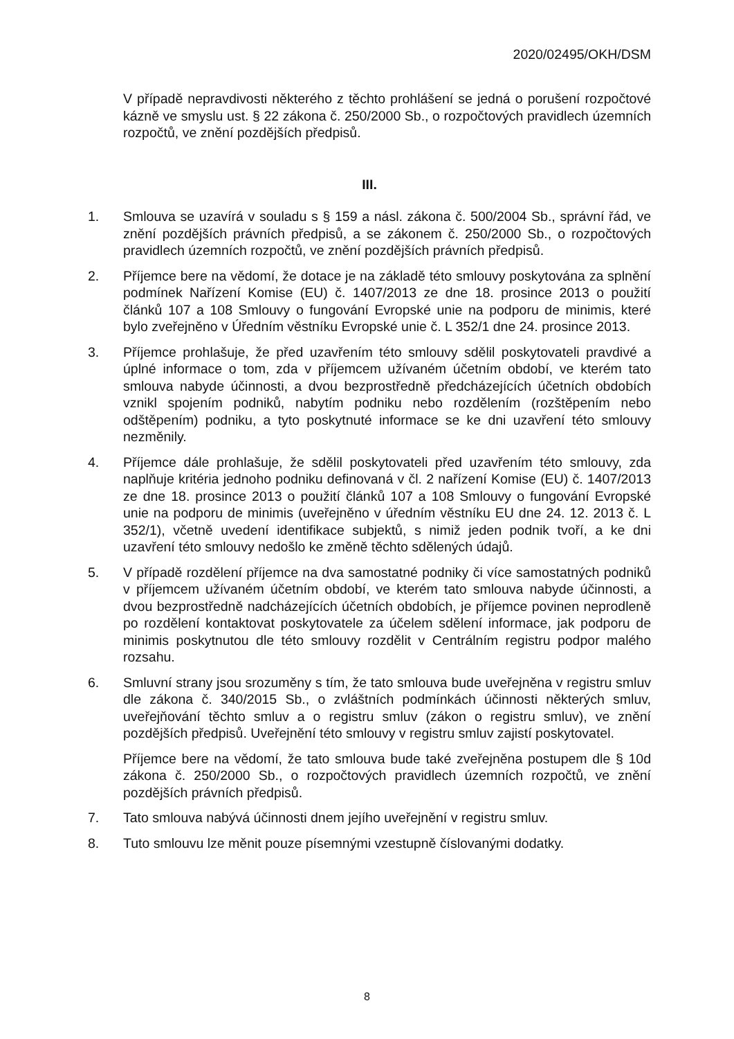2020/02495/OKH/DSM
V případě nepravdivosti některého z těchto prohlášení se jedná o porušení rozpočtové kázně ve smyslu ust. § 22 zákona č. 250/2000 Sb., o rozpočtových pravidlech územních rozpočtů, ve znění pozdějších předpisů.
III.
1. Smlouva se uzavírá v souladu s § 159 a násl. zákona č. 500/2004 Sb., správní řád, ve znění pozdějších právních předpisů, a se zákonem č. 250/2000 Sb., o rozpočtových pravidlech územních rozpočtů, ve znění pozdějších právních předpisů.
2. Příjemce bere na vědomí, že dotace je na základě této smlouvy poskytována za splnění podmínek Nařízení Komise (EU) č. 1407/2013 ze dne 18. prosince 2013 o použití článků 107 a 108 Smlouvy o fungování Evropské unie na podporu de minimis, které bylo zveřejněno v Úředním věstníku Evropské unie č. L 352/1 dne 24. prosince 2013.
3. Příjemce prohlašuje, že před uzavřením této smlouvy sdělil poskytovateli pravdivé a úplné informace o tom, zda v příjemcem užívaném účetním období, ve kterém tato smlouva nabyde účinnosti, a dvou bezprostředně předcházejících účetních obdobích vznikl spojením podniků, nabytím podniku nebo rozdělením (rozštěpením nebo odštěpením) podniku, a tyto poskytnuté informace se ke dni uzavření této smlouvy nezměnily.
4. Příjemce dále prohlašuje, že sdělil poskytovateli před uzavřením této smlouvy, zda naplňuje kritéria jednoho podniku definovaná v čl. 2 nařízení Komise (EU) č. 1407/2013 ze dne 18. prosince 2013 o použití článků 107 a 108 Smlouvy o fungování Evropské unie na podporu de minimis (uveřejněno v úředním věstníku EU dne 24. 12. 2013 č. L 352/1), včetně uvedení identifikace subjektů, s nimiž jeden podnik tvoří, a ke dni uzavření této smlouvy nedošlo ke změně těchto sdělených údajů.
5. V případě rozdělení příjemce na dva samostatné podniky či více samostatných podniků v příjemcem užívaném účetním období, ve kterém tato smlouva nabyde účinnosti, a dvou bezprostředně nadcházejících účetních obdobích, je příjemce povinen neprodleně po rozdělení kontaktovat poskytovatele za účelem sdělení informace, jak podporu de minimis poskytnutou dle této smlouvy rozdělit v Centrálním registru podpor malého rozsahu.
6. Smluvní strany jsou srozuměny s tím, že tato smlouva bude uveřejněna v registru smluv dle zákona č. 340/2015 Sb., o zvláštních podmínkách účinnosti některých smluv, uveřejňování těchto smluv a o registru smluv (zákon o registru smluv), ve znění pozdějších předpisů. Uveřejnění této smlouvy v registru smluv zajistí poskytovatel.
Příjemce bere na vědomí, že tato smlouva bude také zveřejněna postupem dle § 10d zákona č. 250/2000 Sb., o rozpočtových pravidlech územních rozpočtů, ve znění pozdějších právních předpisů.
7. Tato smlouva nabývá účinnosti dnem jejího uveřejnění v registru smluv.
8. Tuto smlouvu lze měnit pouze písemnými vzestupně číslovanými dodatky.
8